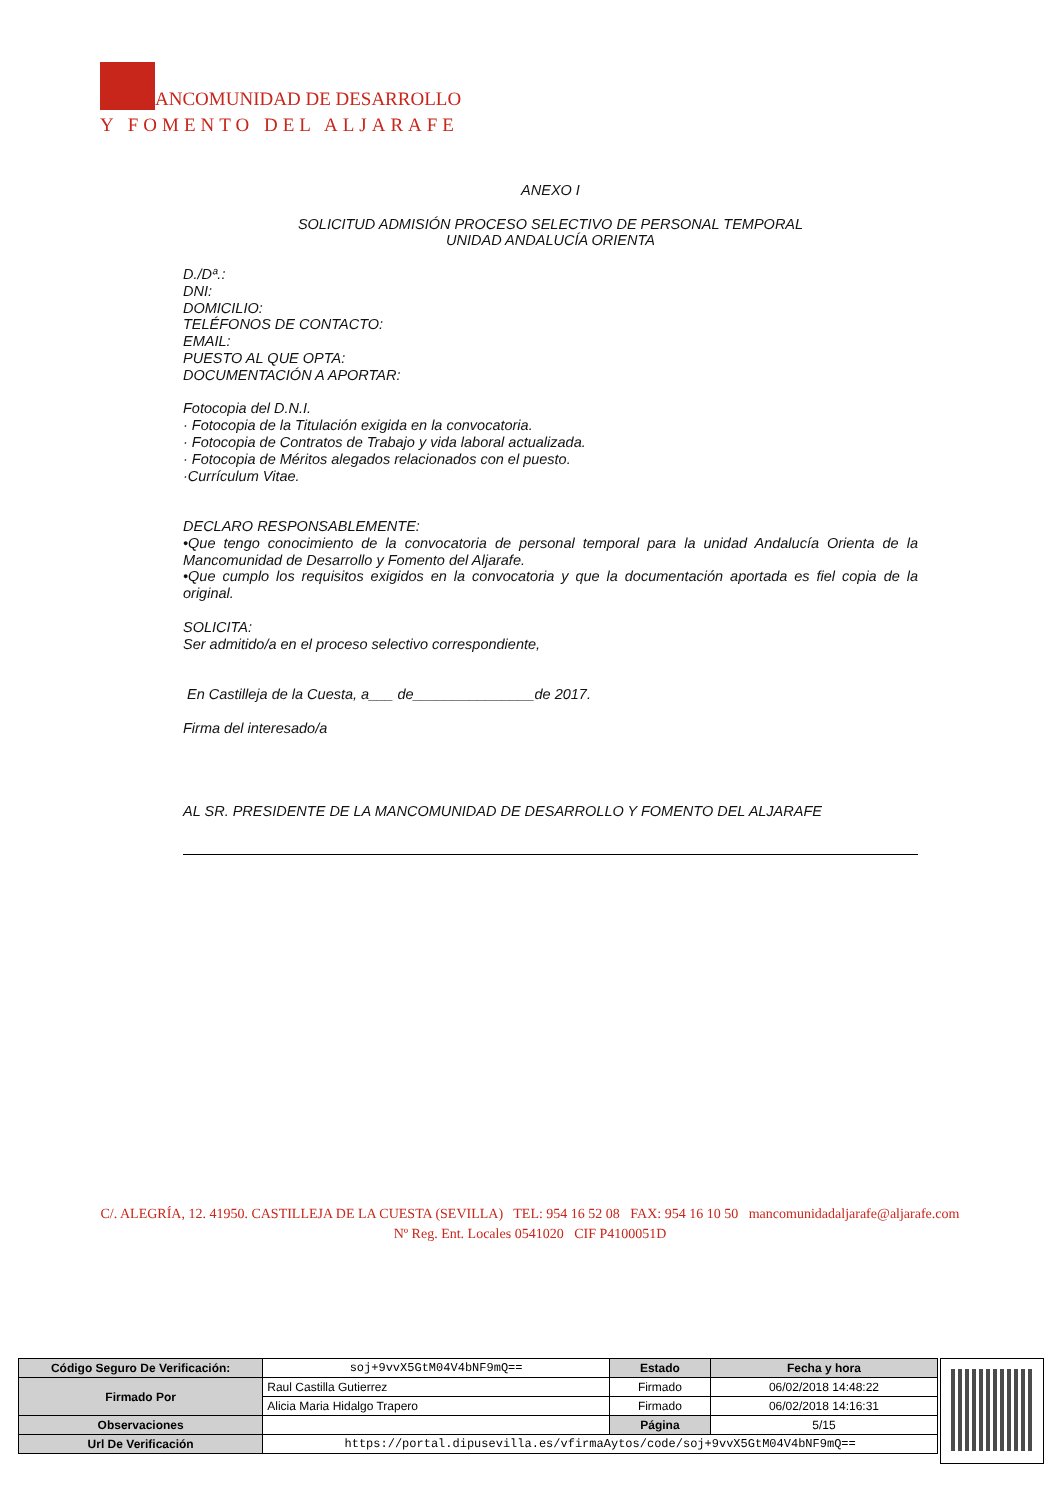ANCOMUNIDAD DE DESARROLLO
Y FOMENTO DEL ALJARAFE
ANEXO I
SOLICITUD ADMISIÓN PROCESO SELECTIVO DE PERSONAL TEMPORAL
UNIDAD ANDALUCÍA ORIENTA
D./Dª.:
DNI:
DOMICILIO:
TELÉFONOS DE CONTACTO:
EMAIL:
PUESTO AL QUE OPTA:
DOCUMENTACIÓN A APORTAR:
Fotocopia del D.N.I.
· Fotocopia de la Titulación exigida en la convocatoria.
· Fotocopia de Contratos de Trabajo y vida laboral actualizada.
· Fotocopia de Méritos alegados relacionados con el puesto.
·Currículum Vitae.
DECLARO RESPONSABLEMENTE:
•Que tengo conocimiento de la convocatoria de personal temporal para la unidad Andalucía Orienta de la Mancomunidad de Desarrollo y Fomento del Aljarafe.
•Que cumplo los requisitos exigidos en la convocatoria y que la documentación aportada es fiel copia de la original.
SOLICITA:
Ser admitido/a en el proceso selectivo correspondiente,
En Castilleja de la Cuesta, a___ de_______________de 2017.
Firma del interesado/a
AL SR. PRESIDENTE DE LA MANCOMUNIDAD DE DESARROLLO Y FOMENTO DEL ALJARAFE
C/. ALEGRÍA, 12. 41950. CASTILLEJA DE LA CUESTA (SEVILLA) TEL: 954 16 52 08 FAX: 954 16 10 50 mancomunidadaljarafe@aljarafe.com
Nº Reg. Ent. Locales 0541020 CIF P4100051D
| Código Seguro De Verificación: | soj+9vvX5GtM04V4bNF9mQ== | Estado | Fecha y hora |
| Firmado Por | Raul Castilla Gutierrez | Firmado | 06/02/2018 14:48:22 |
| | Alicia Maria Hidalgo Trapero | Firmado | 06/02/2018 14:16:31 |
| Observaciones | | Página | 5/15 |
| Url De Verificación | https://portal.dipusevilla.es/vfirmaAytos/code/soj+9vvX5GtM04V4bNF9mQ== | | |